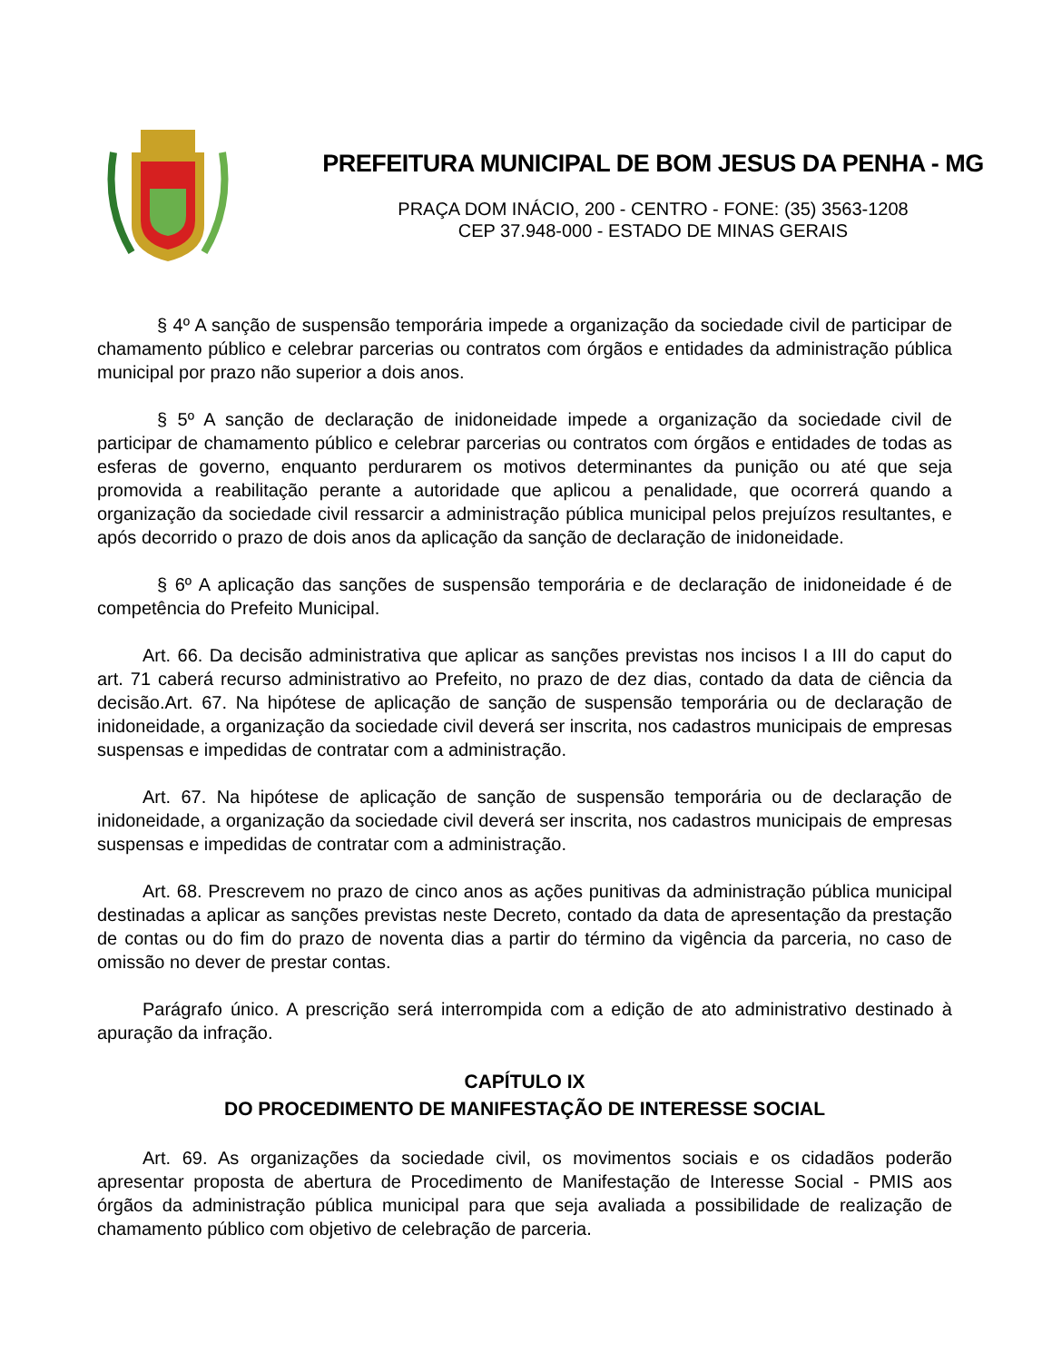PREFEITURA MUNICIPAL DE BOM JESUS DA PENHA - MG
PRAÇA DOM INÁCIO, 200 - CENTRO - FONE: (35) 3563-1208
CEP 37.948-000 - ESTADO DE MINAS GERAIS
§ 4º A sanção de suspensão temporária impede a organização da sociedade civil de participar de chamamento público e celebrar parcerias ou contratos com órgãos e entidades da administração pública municipal por prazo não superior a dois anos.
§ 5º A sanção de declaração de inidoneidade impede a organização da sociedade civil de participar de chamamento público e celebrar parcerias ou contratos com órgãos e entidades de todas as esferas de governo, enquanto perdurarem os motivos determinantes da punição ou até que seja promovida a reabilitação perante a autoridade que aplicou a penalidade, que ocorrerá quando a organização da sociedade civil ressarcir a administração pública municipal pelos prejuízos resultantes, e após decorrido o prazo de dois anos da aplicação da sanção de declaração de inidoneidade.
§ 6º A aplicação das sanções de suspensão temporária e de declaração de inidoneidade é de competência do Prefeito Municipal.
Art. 66. Da decisão administrativa que aplicar as sanções previstas nos incisos I a III do caput do art. 71 caberá recurso administrativo ao Prefeito, no prazo de dez dias, contado da data de ciência da decisão.Art. 67. Na hipótese de aplicação de sanção de suspensão temporária ou de declaração de inidoneidade, a organização da sociedade civil deverá ser inscrita, nos cadastros municipais de empresas suspensas e impedidas de contratar com a administração.
Art. 67. Na hipótese de aplicação de sanção de suspensão temporária ou de declaração de inidoneidade, a organização da sociedade civil deverá ser inscrita, nos cadastros municipais de empresas suspensas e impedidas de contratar com a administração.
Art. 68. Prescrevem no prazo de cinco anos as ações punitivas da administração pública municipal destinadas a aplicar as sanções previstas neste Decreto, contado da data de apresentação da prestação de contas ou do fim do prazo de noventa dias a partir do término da vigência da parceria, no caso de omissão no dever de prestar contas.
Parágrafo único. A prescrição será interrompida com a edição de ato administrativo destinado à apuração da infração.
CAPÍTULO IX
DO PROCEDIMENTO DE MANIFESTAÇÃO DE INTERESSE SOCIAL
Art. 69. As organizações da sociedade civil, os movimentos sociais e os cidadãos poderão apresentar proposta de abertura de Procedimento de Manifestação de Interesse Social - PMIS aos órgãos da administração pública municipal para que seja avaliada a possibilidade de realização de chamamento público com objetivo de celebração de parceria.